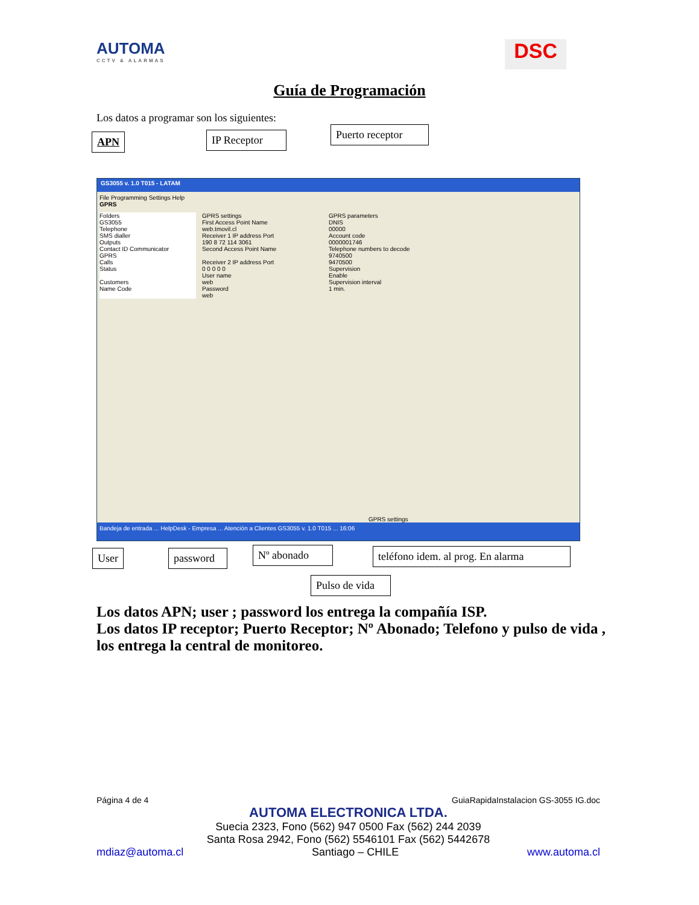AUTOMA
CCTV & ALARMAS
DSC
Guía de Programación
Los datos a programar son los siguientes:
APN
IP Receptor
Puerto receptor
GS3055 v. 1.0 T015 - LATAM
File Programming Settings Help
GPRS
Folders
GS3055
Telephone
SMS dialler
Outputs
Contact ID Communicator
GPRS
Calls
Status
Customers
Name Code
GPRS settings
First Access Point Name
web.tmovil.cl
Receiver 1 IP address Port
190 8 72 114 3061
Second Access Point Name
Receiver 2 IP address Port
0 0 0 0 0
User name
web
Password
web
GPRS parameters
DNIS
00000
Account code
0000001746
Telephone numbers to decode
9740500
9470500
Supervision
Enable
Supervision interval
1 min.
GPRS settings
Bandeja de entrada ... HelpDesk - Empresa ... Atención a Clientes GS3055 v. 1.0 T015 ... 16:06
User
password
Nº abonado
teléfono idem. al prog. En alarma
Pulso de vida
Los datos APN; user ; password los entrega la compañía ISP.
Los datos IP receptor; Puerto Receptor; Nº Abonado; Telefono y pulso de vida , los entrega la central de monitoreo.
Página 4 de 4 GuiaRapidaInstalacion GS-3055 IG.doc
AUTOMA ELECTRONICA LTDA.
Suecia 2323, Fono (562) 947 0500 Fax (562) 244 2039
Santa Rosa 2942, Fono (562) 5546101 Fax (562) 5442678
mdiaz@automa.cl Santiago – CHILE www.automa.cl